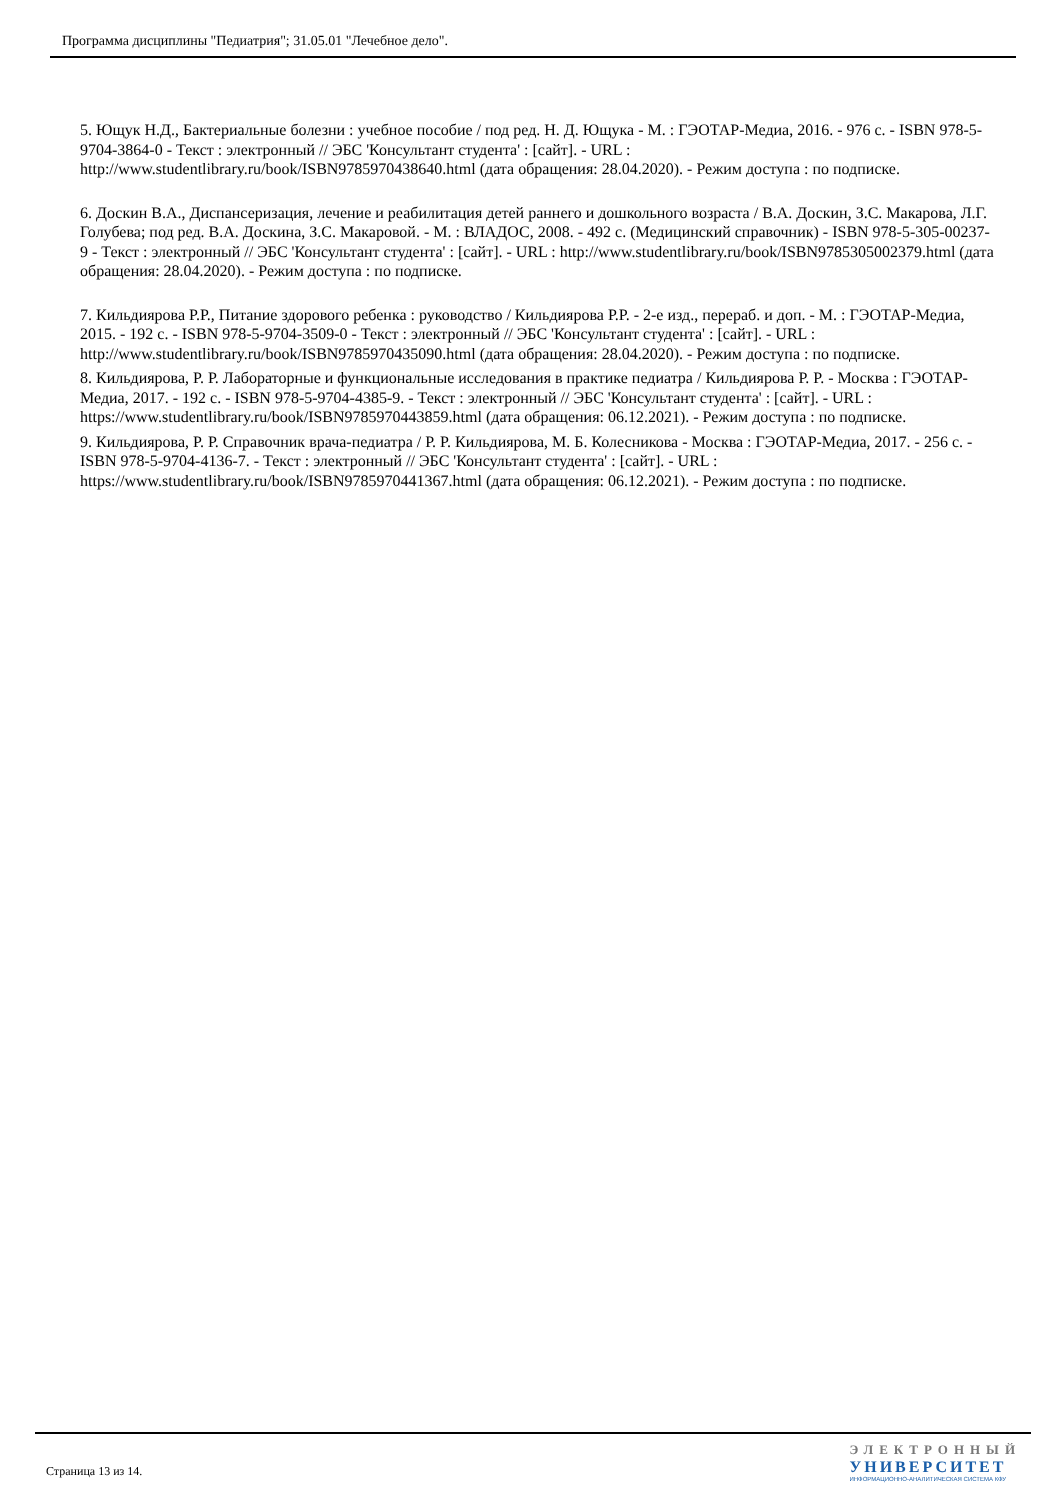Программа дисциплины "Педиатрия"; 31.05.01 "Лечебное дело".
5. Ющук Н.Д., Бактериальные болезни : учебное пособие / под ред. Н. Д. Ющука - М. : ГЭОТАР-Медиа, 2016. - 976 с. - ISBN 978-5-9704-3864-0 - Текст : электронный // ЭБС 'Консультант студента' : [сайт]. - URL : http://www.studentlibrary.ru/book/ISBN9785970438640.html (дата обращения: 28.04.2020). - Режим доступа : по подписке.
6. Доскин В.А., Диспансеризация, лечение и реабилитация детей раннего и дошкольного возраста / В.А. Доскин, З.С. Макарова, Л.Г. Голубева; под ред. В.А. Доскина, З.С. Макаровой. - М. : ВЛАДОС, 2008. - 492 с. (Медицинский справочник) - ISBN 978-5-305-00237-9 - Текст : электронный // ЭБС 'Консультант студента' : [сайт]. - URL : http://www.studentlibrary.ru/book/ISBN9785305002379.html (дата обращения: 28.04.2020). - Режим доступа : по подписке.
7. Кильдиярова Р.Р., Питание здорового ребенка : руководство / Кильдиярова Р.Р. - 2-е изд., перераб. и доп. - М. : ГЭОТАР-Медиа, 2015. - 192 с. - ISBN 978-5-9704-3509-0 - Текст : электронный // ЭБС 'Консультант студента' : [сайт]. - URL : http://www.studentlibrary.ru/book/ISBN9785970435090.html (дата обращения: 28.04.2020). - Режим доступа : по подписке.
8. Кильдиярова, Р. Р. Лабораторные и функциональные исследования в практике педиатра / Кильдиярова Р. Р. - Москва : ГЭОТАР-Медиа, 2017. - 192 с. - ISBN 978-5-9704-4385-9. - Текст : электронный // ЭБС 'Консультант студента' : [сайт]. - URL : https://www.studentlibrary.ru/book/ISBN9785970443859.html (дата обращения: 06.12.2021). - Режим доступа : по подписке.
9. Кильдиярова, Р. Р. Справочник врача-педиатра / Р. Р. Кильдиярова, М. Б. Колесникова - Москва : ГЭОТАР-Медиа, 2017. - 256 с. - ISBN 978-5-9704-4136-7. - Текст : электронный // ЭБС 'Консультант студента' : [сайт]. - URL : https://www.studentlibrary.ru/book/ISBN9785970441367.html (дата обращения: 06.12.2021). - Режим доступа : по подписке.
Страница 13 из 14.
ЭЛЕКТРОННЫЙ
УНИВЕРСИТЕТ
ИНФОРМАЦИОННО-АНАЛИТИЧЕСКАЯ СИСТЕМА КФУ